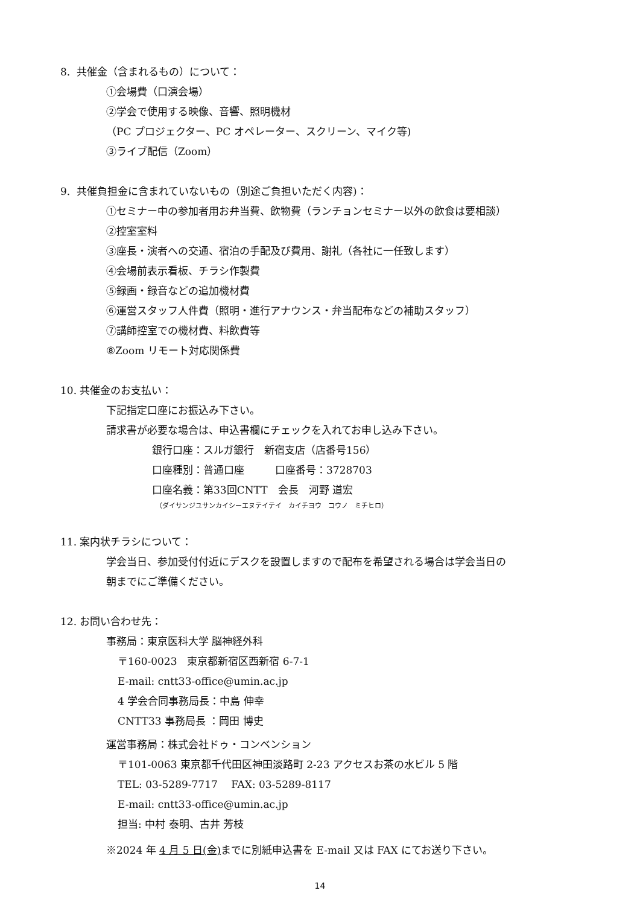8. 共催金（含まれるもの）について：
①会場費（口演会場）
②学会で使用する映像、音響、照明機材
（PC プロジェクター、PC オペレーター、スクリーン、マイク等)
③ライブ配信（Zoom）
9. 共催負担金に含まれていないもの（別途ご負担いただく内容)：
①セミナー中の参加者用お弁当費、飲物費（ランチョンセミナー以外の飲食は要相談）
②控室室料
③座長・演者への交通、宿泊の手配及び費用、謝礼（各社に一任致します）
④会場前表示看板、チラシ作製費
⑤録画・録音などの追加機材費
⑥運営スタッフ人件費（照明・進行アナウンス・弁当配布などの補助スタッフ）
⑦講師控室での機材費、料飲費等
⑧Zoom リモート対応関係費
10. 共催金のお支払い：
下記指定口座にお振込み下さい。
請求書が必要な場合は、申込書欄にチェックを入れてお申し込み下さい。
銀行口座：スルガ銀行　新宿支店（店番号156）
口座種別：普通口座　　　口座番号：3728703
口座名義：第33回CNTT　会長　河野 道宏
（ダイサンジユサンカイシーエヌテイテイ　カイチヨウ　コウノ　ミチヒロ）
11. 案内状チラシについて：
学会当日、参加受付付近にデスクを設置しますので配布を希望される場合は学会当日の
朝までにご準備ください。
12. お問い合わせ先：
事務局：東京医科大学 脳神経外科
〒160-0023　東京都新宿区西新宿 6-7-1
E-mail: cntt33-office@umin.ac.jp
4 学会合同事務局長：中島 伸幸
CNTT33 事務局長 ：岡田 博史
運営事務局：株式会社ドゥ・コンベンション
〒101-0063 東京都千代田区神田淡路町 2-23 アクセスお茶の水ビル 5 階
TEL: 03-5289-7717　 FAX: 03-5289-8117
E-mail: cntt33-office@umin.ac.jp
担当: 中村 泰明、古井 芳枝
※2024 年 4 月 5 日(金) までに別紙申込書を E-mail 又は FAX にてお送り下さい。
14